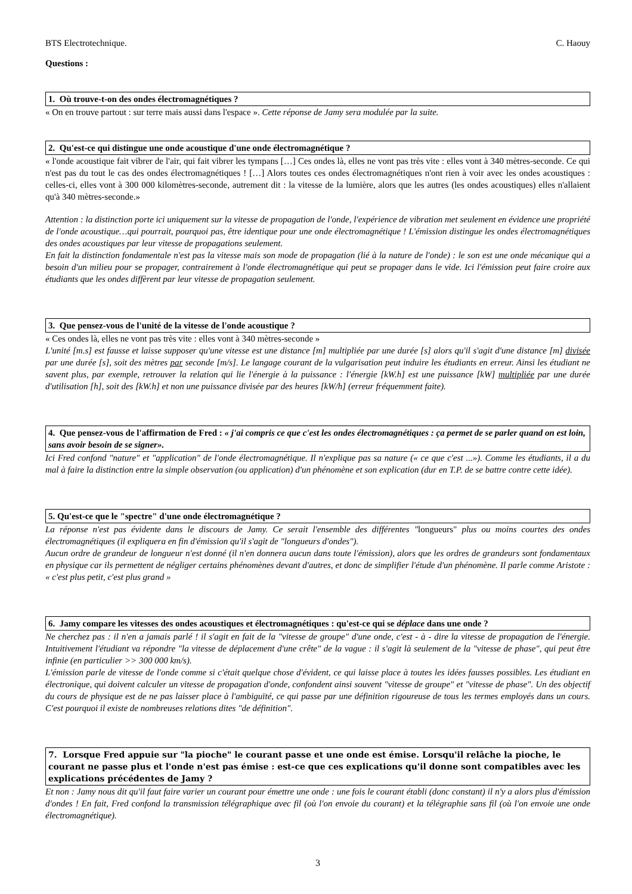BTS Electrotechnique. C. Haouy
Questions :
1. Où trouve-t-on des ondes électromagnétiques ?
« On en trouve partout : sur terre mais aussi dans l'espace ». Cette réponse de Jamy sera modulée par la suite.
2. Qu'est-ce qui distingue une onde acoustique d'une onde électromagnétique ?
« l'onde acoustique fait vibrer de l'air, qui fait vibrer les tympans […] Ces ondes là, elles ne vont pas très vite : elles vont à 340 mètres-seconde. Ce qui n'est pas du tout le cas des ondes électromagnétiques ! […] Alors toutes ces ondes électromagnétiques n'ont rien à voir avec les ondes acoustiques : celles-ci, elles vont à 300 000 kilomètres-seconde, autrement dit : la vitesse de la lumière, alors que les autres (les ondes acoustiques) elles n'allaient qu'à 340 mètres-seconde.»
Attention : la distinction porte ici uniquement sur la vitesse de propagation de l'onde, l'expérience de vibration met seulement en évidence une propriété de l'onde acoustique…qui pourrait, pourquoi pas, être identique pour une onde électromagnétique ! L'émission distingue les ondes électromagnétiques des ondes acoustiques par leur vitesse de propagations seulement.
En fait la distinction fondamentale n'est pas la vitesse mais son mode de propagation (lié à la nature de l'onde) : le son est une onde mécanique qui a besoin d'un milieu pour se propager, contrairement à l'onde électromagnétique qui peut se propager dans le vide. Ici l'émission peut faire croire aux étudiants que les ondes diffèrent par leur vitesse de propagation seulement.
3. Que pensez-vous de l'unité de la vitesse de l'onde acoustique ?
« Ces ondes là, elles ne vont pas très vite : elles vont à 340 mètres-seconde »
L'unité [m.s] est fausse et laisse supposer qu'une vitesse est une distance [m] multipliée par une durée [s] alors qu'il s'agit d'une distance [m] divisée par une durée [s], soit des mètres par seconde [m/s]. Le langage courant de la vulgarisation peut induire les étudiants en erreur. Ainsi les étudiant ne savent plus, par exemple, retrouver la relation qui lie l'énergie à la puissance : l'énergie [kW.h] est une puissance [kW] multipliée par une durée d'utilisation [h], soit des [kW.h] et non une puissance divisée par des heures [kW/h] (erreur fréquemment faite).
4. Que pensez-vous de l'affirmation de Fred : « j'ai compris ce que c'est les ondes électromagnétiques : ça permet de se parler quand on est loin, sans avoir besoin de se signer».
Ici Fred confond "nature" et "application" de l'onde électromagnétique. Il n'explique pas sa nature (« ce que c'est ...»). Comme les étudiants, il a du mal à faire la distinction entre la simple observation (ou application) d'un phénomène et son explication (dur en T.P. de se battre contre cette idée).
5. Qu'est-ce que le "spectre" d'une onde électromagnétique ?
La réponse n'est pas évidente dans le discours de Jamy. Ce serait l'ensemble des différentes "longueurs" plus ou moins courtes des ondes électromagnétiques (il expliquera en fin d'émission qu'il s'agit de "longueurs d'ondes").
Aucun ordre de grandeur de longueur n'est donné (il n'en donnera aucun dans toute l'émission), alors que les ordres de grandeurs sont fondamentaux en physique car ils permettent de négliger certains phénomènes devant d'autres, et donc de simplifier l'étude d'un phénomène. Il parle comme Aristote : « c'est plus petit, c'est plus grand »
6. Jamy compare les vitesses des ondes acoustiques et électromagnétiques : qu'est-ce qui se déplace dans une onde ?
Ne cherchez pas : il n'en a jamais parlé ! il s'agit en fait de la "vitesse de groupe" d'une onde, c'est - à - dire la vitesse de propagation de l'énergie. Intuitivement l'étudiant va répondre "la vitesse de déplacement d'une crête" de la vague : il s'agit là seulement de la "vitesse de phase", qui peut être infinie (en particulier >> 300 000 km/s).
L'émission parle de vitesse de l'onde comme si c'était quelque chose d'évident, ce qui laisse place à toutes les idées fausses possibles. Les étudiant en électronique, qui doivent calculer un vitesse de propagation d'onde, confondent ainsi souvent "vitesse de groupe" et "vitesse de phase". Un des objectif du cours de physique est de ne pas laisser place à l'ambiguïté, ce qui passe par une définition rigoureuse de tous les termes employés dans un cours. C'est pourquoi il existe de nombreuses relations dites "de définition".
7. Lorsque Fred appuie sur "la pioche" le courant passe et une onde est émise. Lorsqu'il relâche la pioche, le courant ne passe plus et l'onde n'est pas émise : est-ce que ces explications qu'il donne sont compatibles avec les explications précédentes de Jamy ?
Et non : Jamy nous dit qu'il faut faire varier un courant pour émettre une onde : une fois le courant établi (donc constant) il n'y a alors plus d'émission d'ondes ! En fait, Fred confond la transmission télégraphique avec fil (où l'on envoie du courant) et la télégraphie sans fil (où l'on envoie une onde électromagnétique).
3